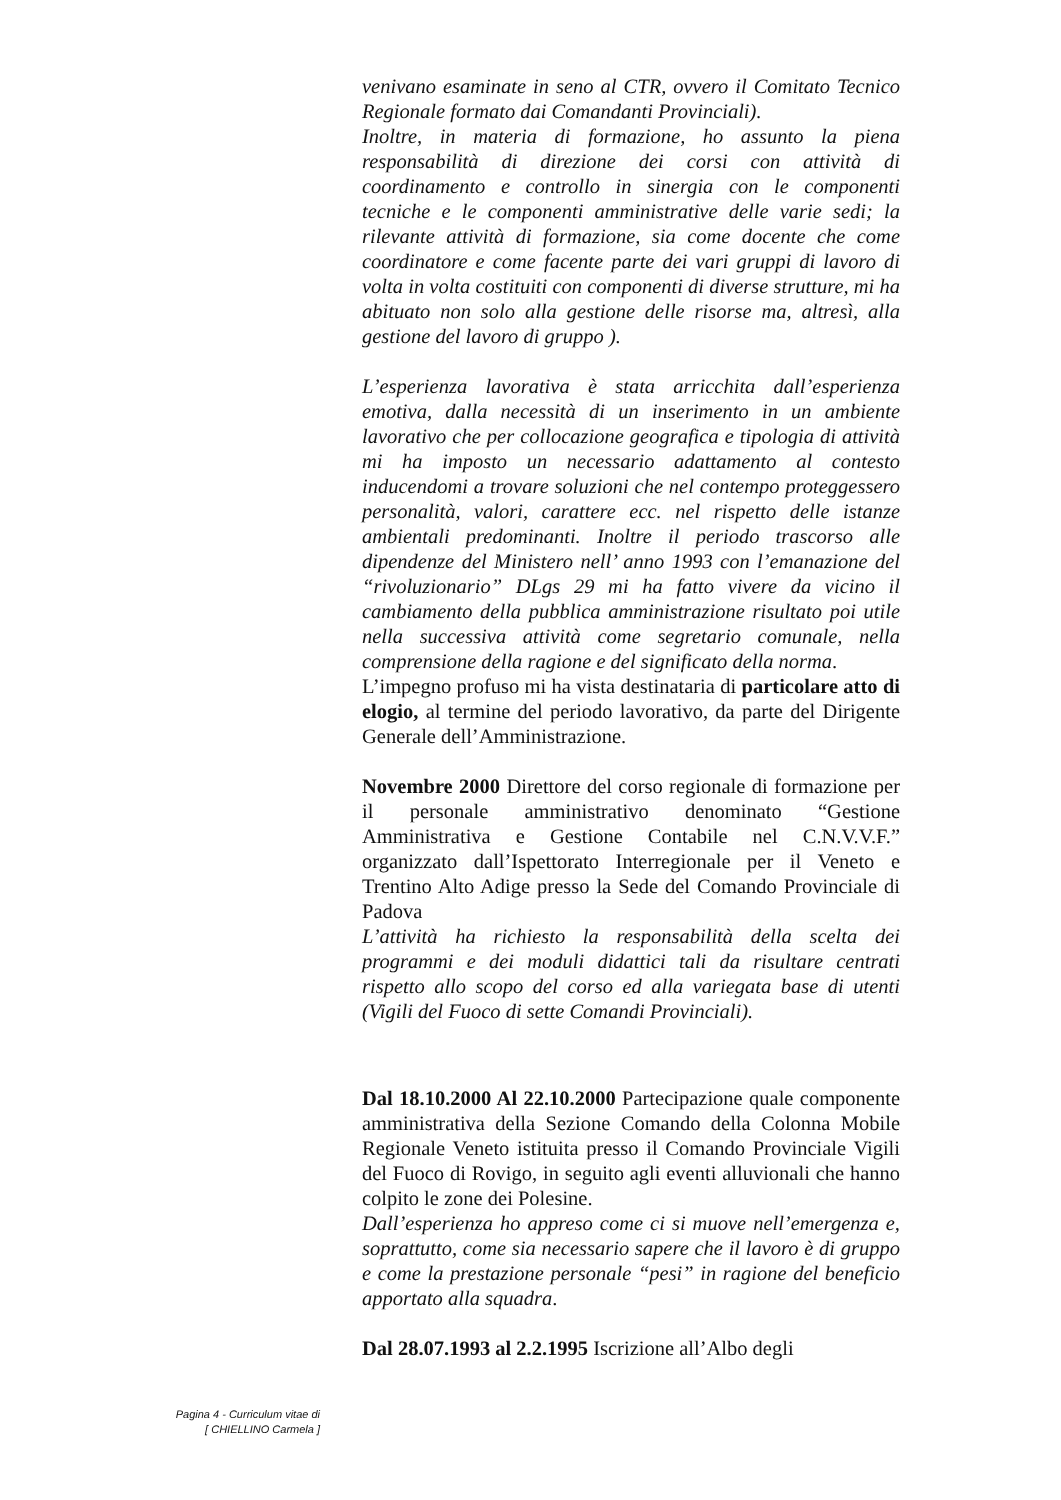venivano esaminate in seno al CTR, ovvero il Comitato Tecnico Regionale formato dai Comandanti Provinciali).
Inoltre, in materia di formazione, ho assunto la piena responsabilità di direzione dei corsi con attività di coordinamento e controllo in sinergia con le componenti tecniche e le componenti amministrative delle varie sedi; la rilevante attività di formazione, sia come docente che come coordinatore e come facente parte dei vari gruppi di lavoro di volta in volta costituiti con componenti di diverse strutture, mi ha abituato non solo alla gestione delle risorse ma, altresì, alla gestione del lavoro di gruppo ).
L’esperienza lavorativa è stata arricchita dall’esperienza emotiva, dalla necessità di un inserimento in un ambiente lavorativo che per collocazione geografica e tipologia di attività mi ha imposto un necessario adattamento al contesto inducendomi a trovare soluzioni che nel contempo proteggessero personalità, valori, carattere ecc. nel rispetto delle istanze ambientali predominanti. Inoltre il periodo trascorso alle dipendenze del Ministero nell’ anno 1993 con l’emanazione del “rivoluzionario” DLgs 29 mi ha fatto vivere da vicino il cambiamento della pubblica amministrazione risultato poi utile nella successiva attività come segretario comunale, nella comprensione della ragione e del significato della norma.
L’impegno profuso mi ha vista destinataria di particolare atto di elogio, al termine del periodo lavorativo, da parte del Dirigente Generale dell’Amministrazione.
Novembre 2000 Direttore del corso regionale di formazione per il personale amministrativo denominato “Gestione Amministrativa e Gestione Contabile nel C.N.V.V.F.” organizzato dall’Ispettorato Interregionale per il Veneto e Trentino Alto Adige presso la Sede del Comando Provinciale di Padova
L’attività ha richiesto la responsabilità della scelta dei programmi e dei moduli didattici tali da risultare centrati rispetto allo scopo del corso ed alla variegata base di utenti (Vigili del Fuoco di sette Comandi Provinciali).
Dal 18.10.2000 Al 22.10.2000 Partecipazione quale componente amministrativa della Sezione Comando della Colonna Mobile Regionale Veneto istituita presso il Comando Provinciale Vigili del Fuoco di Rovigo, in seguito agli eventi alluvionali che hanno colpito le zone dei Polesine.
Dall’esperienza ho appreso come ci si muove nell’emergenza e, soprattutto, come sia necessario sapere che il lavoro è di gruppo e come la prestazione personale “pesi” in ragione del beneficio apportato alla squadra.
Dal 28.07.1993 al 2.2.1995 Iscrizione all’Albo degli
Pagina 4 - Curriculum vitae di
[ CHIELLINO Carmela ]